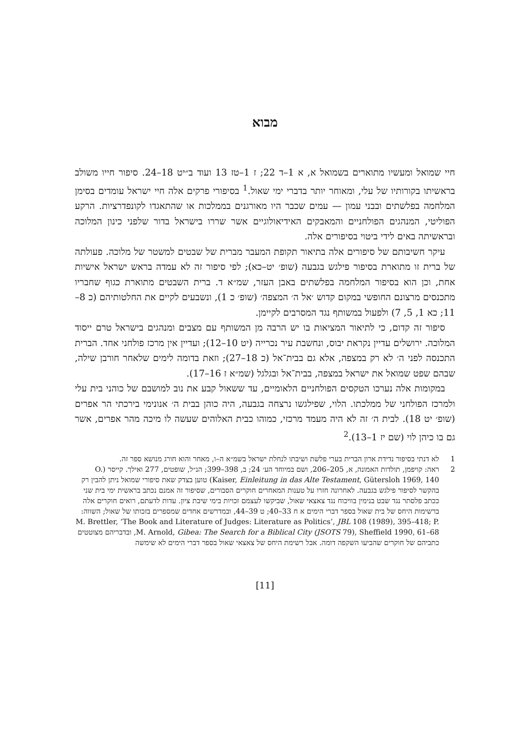מבוא
חיי שמואל ומעשיו מתוארים בשמואל א, א 1–ד 22; ז 1–טז 13 ועוד ב״יט 18–24. סיפור חייו משולב בראשיתו בקורותיו של עלי, ומאוחר יותר בדברי ימי שאול.<sup>1</sup> בסיפורי פרקים אלה חיי ישראל עומדים בסימן המלחמה בפלשתים ובבני עמון — עמים שכבר היו מאורגנים בממלכות או שהתאגדו לקונפדרציות. הרקע הפוליטי, המנהגים הפולחניים והמאבקים האידיאולוגיים אשר שררו בישראל בדור שלפני כינון המלוכה ובראשיתה באים לידי ביטוי בסיפורים אלה.
עיקר חשיבותם של סיפורים אלה בתיאור תקופת המעבר מברית של שבטים למשטר של מלוכה. פעולתה של ברית זו מתוארת בסיפור פילגש בגבעה (שופ׳ יט–כא); לפי סיפור זה לא עמדה בראש ישראל אישיות אחת, וכן הוא בסיפור המלחמה בפלשתים באבן העזר, שמ״א ד. ברית השבטים מתוארת כגוף שחבריו מתכנסים מרצונם החופשי במקום קדוש ׳אל ה׳ המצפה׳ (שופ׳ כ 1), ונשבעים לקיים את החלטותיהם (כ 8–11; כא 1, 5, 7) ולפעול במשותף נגד המסרבים לקיימן.
סיפור זה קדום, כי לתיאור המציאות בו יש הרבה מן המשותף עם מצבים ומנהגים בישראל טרם ייסוד המלוכה. ירושלים עדיין נקראת יבוס, ונחשבת עיר נכרייה (יט 10–12); ועדיין אין מרכז פולחני אחד. הברית התכנסה לפני ה׳ לא רק במצפה, אלא גם בבית־אל (כ 18–27); וזאת בדומה לימים שלאחר חורבן שילה, שבהם שפט שמואל את ישראל במצפה, בבית־אל ובגלגל (שמ״א ז 16–17).
במקומות אלה נערכו הטקסים הפולחניים הלאומיים, עד ששאול קבע את נוב למושבם של כוהני בית עלי ולמרכז הפולחני של ממלכתו. הלוי, שפילגשו נרצחה בגבעה, היה כוהן בבית ה׳ אנונימי בירכתי הר אפרים (שופ׳ יט 18). לבית ה׳ זה לא היה מעמד מרכזי, כמוהו כבית האלוהים שעשה לו מיכה מהר אפרים, אשר גם בו כיהן לוי (שם יז 1–13).<sup>2</sup>
1 לא דנתי בסיפור נדידת ארון הברית בערי פלשת ושיבתו לנחלת ישראל בשמ״א ה–ו, מאחר והוא חורג מנושא ספר זה.
2 ראה: קויפמן, תולדות האמונה, א, 205–206, ושם במיוחד הע׳ 24; ב, 398–399; הנ״ל, שופטים, 277 ואילך. קייסר (O. Kaiser, Einleitung in das Alte Testament, Gütersloh 1969, 140) טוען בצדק שאת סיפורי שמואל ניתן להבין רק בהקשר לסיפור פילגש בגבעה. לאחרונה חזרו על טענות המאחרים חוקרים הסבורים, שסיפור זה אמנם נכתב בראשית ימי בית שני ככתב פלסתר נגד שבט בנימין בוויכוח נגד צאצאי שאול, שביקשו לעצמם זכויות בימי שיבת ציון. עדות לדעתם, רואים חוקרים אלה ברשימות היחס של בית שאול בספר דברי הימים א ח 33–40; ט 39–44, ובמדרשים אחדים שמספרים בזכותו של שאול; השווה: M. Brettler, ‘The Book and Literature of Judges: Literature as Politics’, JBL 108 (1989), 395–418; P. M. Arnold, Gibea: The Search for a Biblical City (JSOTS 79), Sheffield 1990, 61–68, ובדבריהם מצוטטים כתביהם של חוקרים שהביעו השקפה דומה. אבל רשימת היחס של צאצאי שאול בספר דברי הימים לא שימשה
[11]